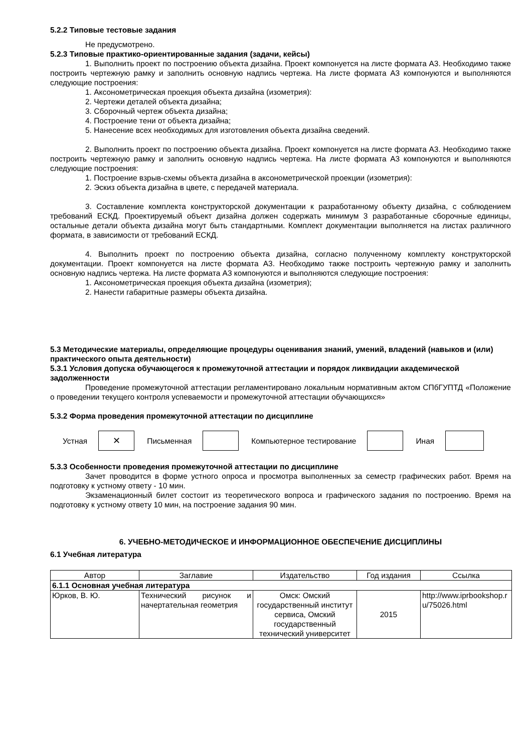5.2.2 Типовые тестовые задания
Не предусмотрено.
5.2.3 Типовые практико-ориентированные задания (задачи, кейсы)
1. Выполнить проект по построению объекта дизайна. Проект компонуется на листе формата А3. Необходимо также построить чертежную рамку и заполнить основную надпись чертежа. На листе формата А3 компонуются и выполняются следующие построения:
1. Аксонометрическая проекция объекта дизайна (изометрия):
2. Чертежи деталей объекта дизайна;
3. Сборочный чертеж объекта дизайна;
4. Построение тени от объекта дизайна;
5. Нанесение всех необходимых для изготовления объекта дизайна сведений.
2. Выполнить проект по построению объекта дизайна. Проект компонуется на листе формата А3. Необходимо также построить чертежную рамку и заполнить основную надпись чертежа. На листе формата А3 компонуются и выполняются следующие построения:
1. Построение взрыв-схемы объекта дизайна в аксонометрической проекции (изометрия):
2. Эскиз объекта дизайна в цвете, с передачей материала.
3. Составление комплекта конструкторской документации к разработанному объекту дизайна, с соблюдением требований ЕСКД. Проектируемый объект дизайна должен содержать минимум 3 разработанные сборочные единицы, остальные детали объекта дизайна могут быть стандартными. Комплект документации выполняется на листах различного формата, в зависимости от требований ЕСКД.
4. Выполнить проект по построению объекта дизайна, согласно полученному комплекту конструкторской документации. Проект компонуется на листе формата А3. Необходимо также построить чертежную рамку и заполнить основную надпись чертежа. На листе формата А3 компонуются и выполняются следующие построения:
1. Аксонометрическая проекция объекта дизайна (изометрия);
2. Нанести габаритные размеры объекта дизайна.
5.3 Методические материалы, определяющие процедуры оценивания знаний, умений, владений (навыков и (или) практического опыта деятельности)
5.3.1 Условия допуска обучающегося к промежуточной аттестации и порядок ликвидации академической задолженности
Проведение промежуточной аттестации регламентировано локальным нормативным актом СПбГУПТД «Положение о проведении текущего контроля успеваемости и промежуточной аттестации обучающихся»
5.3.2 Форма проведения промежуточной аттестации по дисциплине
Устная
✕
Письменная Компьютерное тестирование Иная
5.3.3 Особенности проведения промежуточной аттестации по дисциплине
Зачет проводится в форме устного опроса и просмотра выполненных за семестр графических работ. Время на подготовку к устному ответу - 10 мин.
Экзаменационный билет состоит из теоретического вопроса и графического задания по построению. Время на подготовку к устному ответу 10 мин, на построение задания 90 мин.
6. УЧЕБНО-МЕТОДИЧЕСКОЕ И ИНФОРМАЦИОННОЕ ОБЕСПЕЧЕНИЕ ДИСЦИПЛИНЫ
6.1 Учебная литература
| Автор | Заглавие | Издательство | Год издания | Ссылка |
| --- | --- | --- | --- | --- |
| 6.1.1 Основная учебная литература | | | | |
| Юрков, В. Ю. | Технический рисунок и начертательная геометрия | Омск: Омский государственный институт сервиса, Омский государственный технический университет | 2015 | http://www.iprbookshop.ru/75026.html |